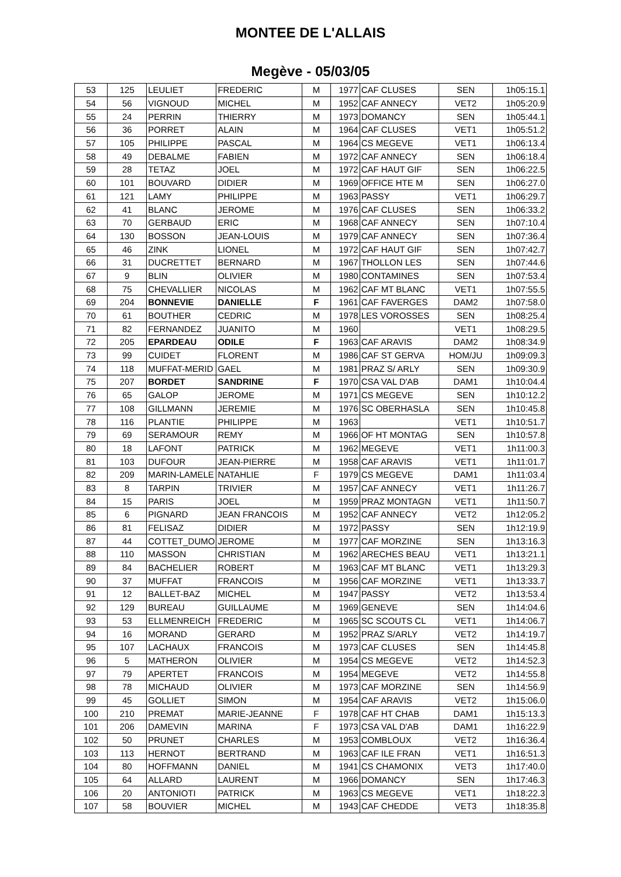MONTEE DE L'ALLAIS
Megève - 05/03/05
| 53 | 125 | LEULIET | FREDERIC | M | 1977 | CAF CLUSES | SEN | 1h05:15.1 |
| 54 | 56 | VIGNOUD | MICHEL | M | 1952 | CAF ANNECY | VET2 | 1h05:20.9 |
| 55 | 24 | PERRIN | THIERRY | M | 1973 | DOMANCY | SEN | 1h05:44.1 |
| 56 | 36 | PORRET | ALAIN | M | 1964 | CAF CLUSES | VET1 | 1h05:51.2 |
| 57 | 105 | PHILIPPE | PASCAL | M | 1964 | CS MEGEVE | VET1 | 1h06:13.4 |
| 58 | 49 | DEBALME | FABIEN | M | 1972 | CAF ANNECY | SEN | 1h06:18.4 |
| 59 | 28 | TETAZ | JOEL | M | 1972 | CAF HAUT GIF | SEN | 1h06:22.5 |
| 60 | 101 | BOUVARD | DIDIER | M | 1969 | OFFICE HTE M | SEN | 1h06:27.0 |
| 61 | 121 | LAMY | PHILIPPE | M | 1963 | PASSY | VET1 | 1h06:29.7 |
| 62 | 41 | BLANC | JEROME | M | 1976 | CAF CLUSES | SEN | 1h06:33.2 |
| 63 | 70 | GERBAUD | ERIC | M | 1968 | CAF ANNECY | SEN | 1h07:10.4 |
| 64 | 130 | BOSSON | JEAN-LOUIS | M | 1979 | CAF ANNECY | SEN | 1h07:36.4 |
| 65 | 46 | ZINK | LIONEL | M | 1972 | CAF HAUT GIF | SEN | 1h07:42.7 |
| 66 | 31 | DUCRETTET | BERNARD | M | 1967 | THOLLON LES | SEN | 1h07:44.6 |
| 67 | 9 | BLIN | OLIVIER | M | 1980 | CONTAMINES | SEN | 1h07:53.4 |
| 68 | 75 | CHEVALLIER | NICOLAS | M | 1962 | CAF MT BLANC | VET1 | 1h07:55.5 |
| 69 | 204 | BONNEVIE | DANIELLE | F | 1961 | CAF FAVERGES | DAM2 | 1h07:58.0 |
| 70 | 61 | BOUTHER | CEDRIC | M | 1978 | LES VOROSSES | SEN | 1h08:25.4 |
| 71 | 82 | FERNANDEZ | JUANITO | M | 1960 | | VET1 | 1h08:29.5 |
| 72 | 205 | EPARDEAU | ODILE | F | 1963 | CAF ARAVIS | DAM2 | 1h08:34.9 |
| 73 | 99 | CUIDET | FLORENT | M | 1986 | CAF ST GERVA | HOM/JU | 1h09:09.3 |
| 74 | 118 | MUFFAT-MERID | GAEL | M | 1981 | PRAZ S/ ARLY | SEN | 1h09:30.9 |
| 75 | 207 | BORDET | SANDRINE | F | 1970 | CSA VAL D'AB | DAM1 | 1h10:04.4 |
| 76 | 65 | GALOP | JEROME | M | 1971 | CS MEGEVE | SEN | 1h10:12.2 |
| 77 | 108 | GILLMANN | JEREMIE | M | 1976 | SC OBERHASLA | SEN | 1h10:45.8 |
| 78 | 116 | PLANTIE | PHILIPPE | M | 1963 | | VET1 | 1h10:51.7 |
| 79 | 69 | SERAMOUR | REMY | M | 1966 | OF HT MONTAG | SEN | 1h10:57.8 |
| 80 | 18 | LAFONT | PATRICK | M | 1962 | MEGEVE | VET1 | 1h11:00.3 |
| 81 | 103 | DUFOUR | JEAN-PIERRE | M | 1958 | CAF ARAVIS | VET1 | 1h11:01.7 |
| 82 | 209 | MARIN-LAMELE | NATAHLIE | F | 1979 | CS MEGEVE | DAM1 | 1h11:03.4 |
| 83 | 8 | TARPIN | TRIVIER | M | 1957 | CAF ANNECY | VET1 | 1h11:26.7 |
| 84 | 15 | PARIS | JOEL | M | 1959 | PRAZ MONTAGN | VET1 | 1h11:50.7 |
| 85 | 6 | PIGNARD | JEAN FRANCOIS | M | 1952 | CAF ANNECY | VET2 | 1h12:05.2 |
| 86 | 81 | FELISAZ | DIDIER | M | 1972 | PASSY | SEN | 1h12:19.9 |
| 87 | 44 | COTTET_DUMO | JEROME | M | 1977 | CAF MORZINE | SEN | 1h13:16.3 |
| 88 | 110 | MASSON | CHRISTIAN | M | 1962 | ARECHES BEAU | VET1 | 1h13:21.1 |
| 89 | 84 | BACHELIER | ROBERT | M | 1963 | CAF MT BLANC | VET1 | 1h13:29.3 |
| 90 | 37 | MUFFAT | FRANCOIS | M | 1956 | CAF MORZINE | VET1 | 1h13:33.7 |
| 91 | 12 | BALLET-BAZ | MICHEL | M | 1947 | PASSY | VET2 | 1h13:53.4 |
| 92 | 129 | BUREAU | GUILLAUME | M | 1969 | GENEVE | SEN | 1h14:04.6 |
| 93 | 53 | ELLMENREICH | FREDERIC | M | 1965 | SC SCOUTS CL | VET1 | 1h14:06.7 |
| 94 | 16 | MORAND | GERARD | M | 1952 | PRAZ S/ARLY | VET2 | 1h14:19.7 |
| 95 | 107 | LACHAUX | FRANCOIS | M | 1973 | CAF CLUSES | SEN | 1h14:45.8 |
| 96 | 5 | MATHERON | OLIVIER | M | 1954 | CS MEGEVE | VET2 | 1h14:52.3 |
| 97 | 79 | APERTET | FRANCOIS | M | 1954 | MEGEVE | VET2 | 1h14:55.8 |
| 98 | 78 | MICHAUD | OLIVIER | M | 1973 | CAF MORZINE | SEN | 1h14:56.9 |
| 99 | 45 | GOLLIET | SIMON | M | 1954 | CAF ARAVIS | VET2 | 1h15:06.0 |
| 100 | 210 | PREMAT | MARIE-JEANNE | F | 1978 | CAF HT CHAB | DAM1 | 1h15:13.3 |
| 101 | 206 | DAMEVIN | MARINA | F | 1973 | CSA VAL D'AB | DAM1 | 1h16:22.9 |
| 102 | 50 | PRUNET | CHARLES | M | 1953 | COMBLOUX | VET2 | 1h16:36.4 |
| 103 | 113 | HERNOT | BERTRAND | M | 1963 | CAF ILE FRAN | VET1 | 1h16:51.3 |
| 104 | 80 | HOFFMANN | DANIEL | M | 1941 | CS CHAMONIX | VET3 | 1h17:40.0 |
| 105 | 64 | ALLARD | LAURENT | M | 1966 | DOMANCY | SEN | 1h17:46.3 |
| 106 | 20 | ANTONIOTI | PATRICK | M | 1963 | CS MEGEVE | VET1 | 1h18:22.3 |
| 107 | 58 | BOUVIER | MICHEL | M | 1943 | CAF CHEDDE | VET3 | 1h18:35.8 |